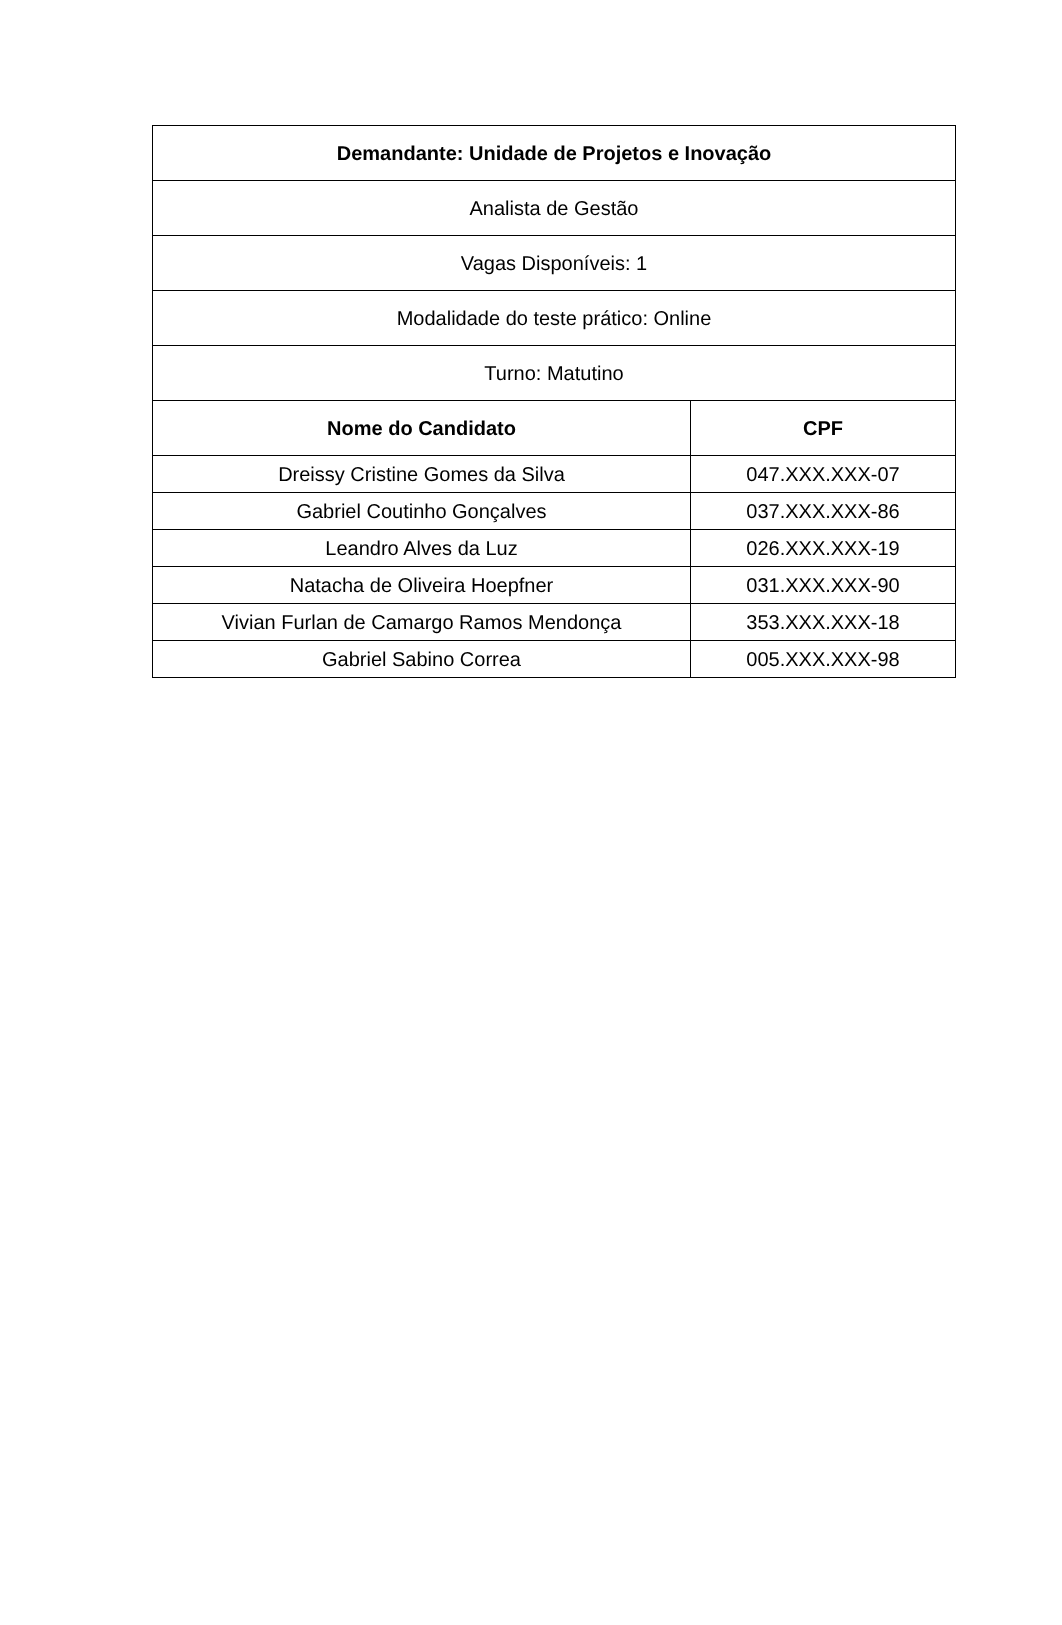| Demandante: Unidade de Projetos e Inovação | |
| --- | --- |
| Analista de Gestão | |
| Vagas Disponíveis: 1 | |
| Modalidade do teste prático: Online | |
| Turno: Matutino | |
| Nome do Candidato | CPF |
| Dreissy Cristine Gomes da Silva | 047.XXX.XXX-07 |
| Gabriel Coutinho Gonçalves | 037.XXX.XXX-86 |
| Leandro Alves da Luz | 026.XXX.XXX-19 |
| Natacha de Oliveira Hoepfner | 031.XXX.XXX-90 |
| Vivian Furlan de Camargo Ramos Mendonça | 353.XXX.XXX-18 |
| Gabriel Sabino Correa | 005.XXX.XXX-98 |